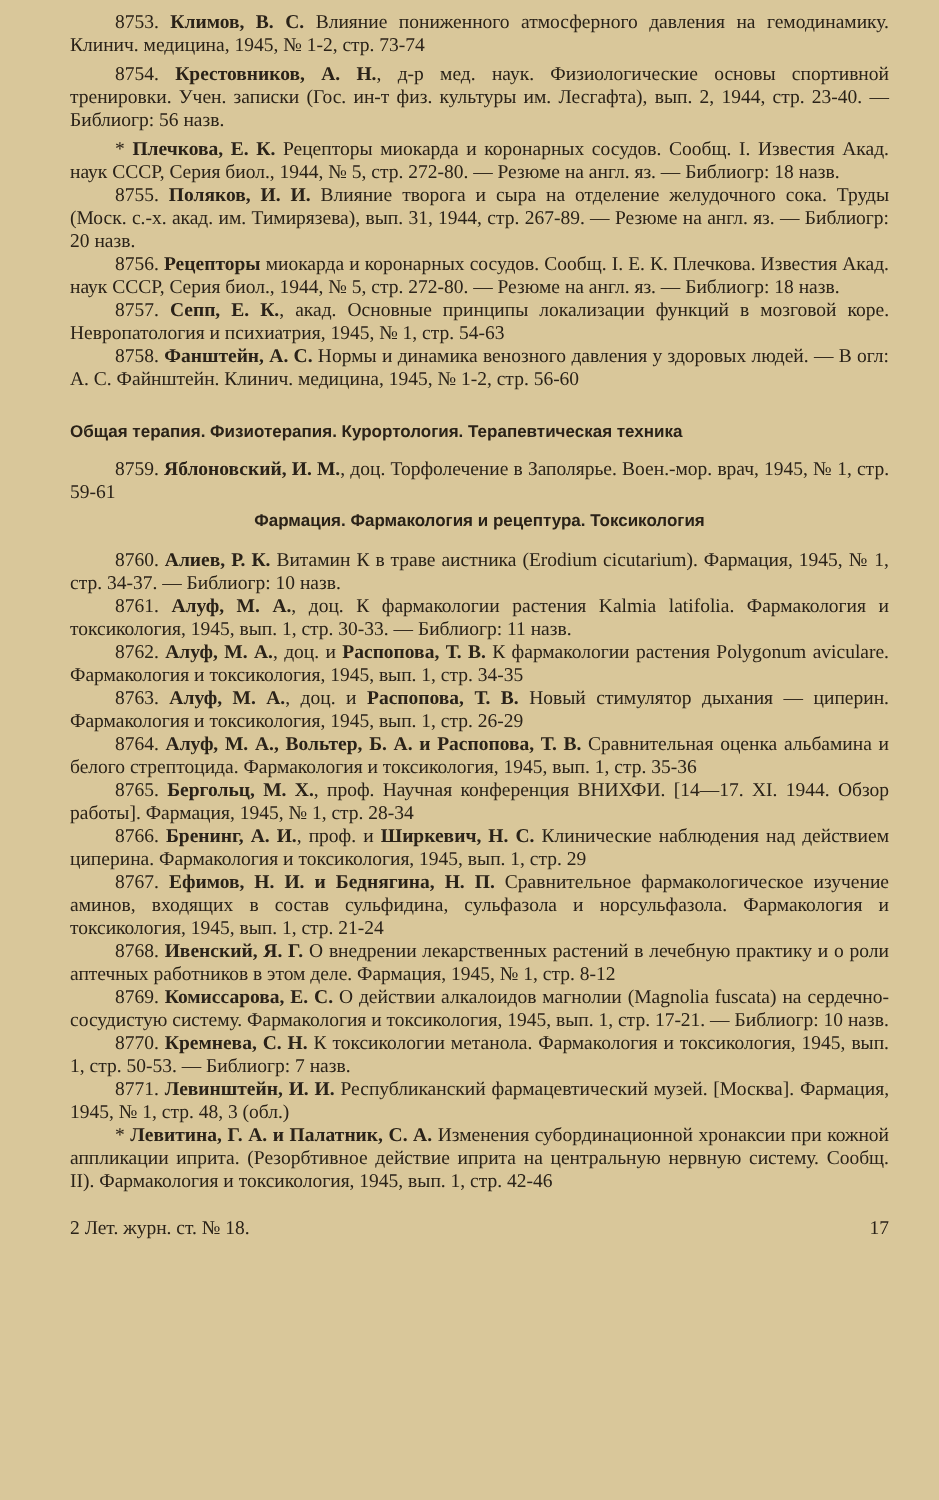8753. Климов, В. С. Влияние пониженного атмосферного давления на гемодинамику. Клинич. медицина, 1945, № 1-2, стр. 73-74
8754. Крестовников, А. Н., д-р мед. наук. Физиологические основы спортивной тренировки. Учен. записки (Гос. ин-т физ. культуры им. Лесгафта), вып. 2, 1944, стр. 23-40. — Библиогр: 56 назв.
* Плечкова, Е. К. Рецепторы миокарда и коронарных сосудов. Сообщ. I. Известия Акад. наук СССР, Серия биол., 1944, № 5, стр. 272-80. — Резюме на англ. яз. — Библиогр: 18 назв.
8755. Поляков, И. И. Влияние творога и сыра на отделение желудочного сока. Труды (Моск. с.-х. акад. им. Тимирязева), вып. 31, 1944, стр. 267-89. — Резюме на англ. яз. — Библиогр: 20 назв.
8756. Рецепторы миокарда и коронарных сосудов. Сообщ. I. Е. К. Плечкова. Известия Акад. наук СССР, Серия биол., 1944, № 5, стр. 272-80. — Резюме на англ. яз. — Библиогр: 18 назв.
8757. Сепп, Е. К., акад. Основные принципы локализации функций в мозговой коре. Невропатология и психиатрия, 1945, № 1, стр. 54-63
8758. Фанштейн, А. С. Нормы и динамика венозного давления у здоровых людей. — В огл: А. С. Файнштейн. Клинич. медицина, 1945, № 1-2, стр. 56-60
Общая терапия. Физиотерапия. Курортология. Терапевтическая техника
8759. Яблоновский, И. М., доц. Торфолечение в Заполярье. Воен.-мор. врач, 1945, № 1, стр. 59-61
Фармация. Фармакология и рецептура. Токсикология
8760. Алиев, Р. К. Витамин К в траве аистника (Erodium cicutarium). Фармация, 1945, № 1, стр. 34-37. — Библиогр: 10 назв.
8761. Алуф, М. А., доц. К фармакологии растения Kalmia latifolia. Фармакология и токсикология, 1945, вып. 1, стр. 30-33. — Библиогр: 11 назв.
8762. Алуф, М. А., доц. и Распопова, Т. В. К фармакологии растения Polygonum aviculare. Фармакология и токсикология, 1945, вып. 1, стр. 34-35
8763. Алуф, М. А., доц. и Распопова, Т. В. Новый стимулятор дыхания — циперин. Фармакология и токсикология, 1945, вып. 1, стр. 26-29
8764. Алуф, М. А., Вольтер, Б. А. и Распопова, Т. В. Сравнительная оценка альбамина и белого стрептоцида. Фармакология и токсикология, 1945, вып. 1, стр. 35-36
8765. Бергольц, М. Х., проф. Научная конференция ВНИХФИ. [14—17. XI. 1944. Обзор работы]. Фармация, 1945, № 1, стр. 28-34
8766. Бренинг, А. И., проф. и Ширкевич, Н. С. Клинические наблюдения над действием циперина. Фармакология и токсикология, 1945, вып. 1, стр. 29
8767. Ефимов, Н. И. и Беднягина, Н. П. Сравнительное фармакологическое изучение аминов, входящих в состав сульфидина, сульфазола и норсульфазола. Фармакология и токсикология, 1945, вып. 1, стр. 21-24
8768. Ивенский, Я. Г. О внедрении лекарственных растений в лечебную практику и о роли аптечных работников в этом деле. Фармация, 1945, № 1, стр. 8-12
8769. Комиссарова, Е. С. О действии алкалоидов магнолии (Magnolia fuscata) на сердечно-сосудистую систему. Фармакология и токсикология, 1945, вып. 1, стр. 17-21. — Библиогр: 10 назв.
8770. Кремнева, С. Н. К токсикологии метанола. Фармакология и токсикология, 1945, вып. 1, стр. 50-53. — Библиогр: 7 назв.
8771. Левинштейн, И. И. Республиканский фармацевтический музей. [Москва]. Фармация, 1945, № 1, стр. 48, 3 (обл.)
* Левитина, Г. А. и Палатник, С. А. Изменения субординационной хронаксии при кожной аппликации иприта. (Резорбтивное действие иприта на центральную нервную систему. Сообщ. II). Фармакология и токсикология, 1945, вып. 1, стр. 42-46
2 Лет. журн. ст. № 18. 17